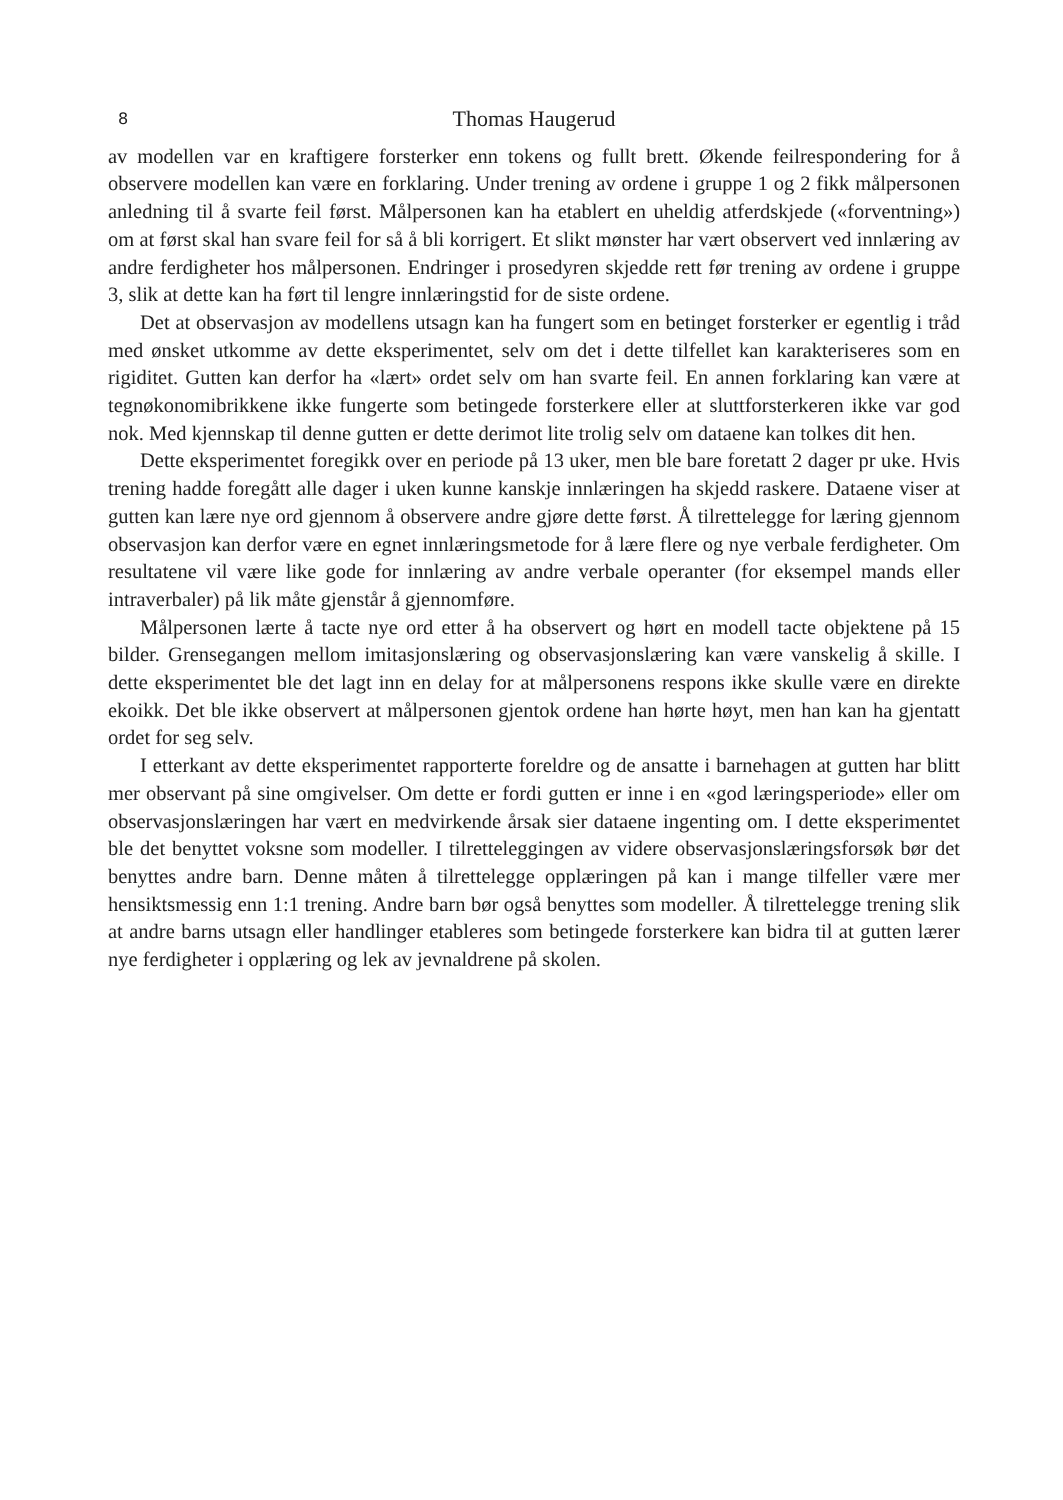8 Thomas Haugerud
av modellen var en kraftigere forsterker enn tokens og fullt brett. Økende feilrespondering for å observere modellen kan være en forklaring. Under trening av ordene i gruppe 1 og 2 fikk målpersonen anledning til å svarte feil først. Målpersonen kan ha etablert en uheldig atferdskjede («forventning») om at først skal han svare feil for så å bli korrigert. Et slikt mønster har vært observert ved innlæring av andre ferdigheter hos målpersonen. Endringer i prosedyren skjedde rett før trening av ordene i gruppe 3, slik at dette kan ha ført til lengre innlæringstid for de siste ordene.
Det at observasjon av modellens utsagn kan ha fungert som en betinget forsterker er egentlig i tråd med ønsket utkomme av dette eksperimentet, selv om det i dette tilfellet kan karakteriseres som en rigiditet. Gutten kan derfor ha «lært» ordet selv om han svarte feil. En annen forklaring kan være at tegnøkonomibrikkene ikke fungerte som betingede forsterkere eller at sluttforsterkeren ikke var god nok. Med kjennskap til denne gutten er dette derimot lite trolig selv om dataene kan tolkes dit hen.
Dette eksperimentet foregikk over en periode på 13 uker, men ble bare foretatt 2 dager pr uke. Hvis trening hadde foregått alle dager i uken kunne kanskje innlæringen ha skjedd raskere. Dataene viser at gutten kan lære nye ord gjennom å observere andre gjøre dette først. Å tilrettelegge for læring gjennom observasjon kan derfor være en egnet innlæringsmetode for å lære flere og nye verbale ferdigheter. Om resultatene vil være like gode for innlæring av andre verbale operanter (for eksempel mands eller intraverbaler) på lik måte gjenstår å gjennomføre.
Målpersonen lærte å tacte nye ord etter å ha observert og hørt en modell tacte objektene på 15 bilder. Grensegangen mellom imitasjonslæring og observasjonslæring kan være vanskelig å skille. I dette eksperimentet ble det lagt inn en delay for at målpersonens respons ikke skulle være en direkte ekoikk. Det ble ikke observert at målpersonen gjentok ordene han hørte høyt, men han kan ha gjentatt ordet for seg selv.
I etterkant av dette eksperimentet rapporterte foreldre og de ansatte i barnehagen at gutten har blitt mer observant på sine omgivelser. Om dette er fordi gutten er inne i en «god læringsperiode» eller om observasjonslæringen har vært en medvirkende årsak sier dataene ingenting om. I dette eksperimentet ble det benyttet voksne som modeller. I tilretteleggingen av videre observasjonslæringsforsøk bør det benyttes andre barn. Denne måten å tilrettelegge opplæringen på kan i mange tilfeller være mer hensiktsmessig enn 1:1 trening. Andre barn bør også benyttes som modeller. Å tilrettelegge trening slik at andre barns utsagn eller handlinger etableres som betingede forsterkere kan bidra til at gutten lærer nye ferdigheter i opplæring og lek av jevnaldrene på skolen.